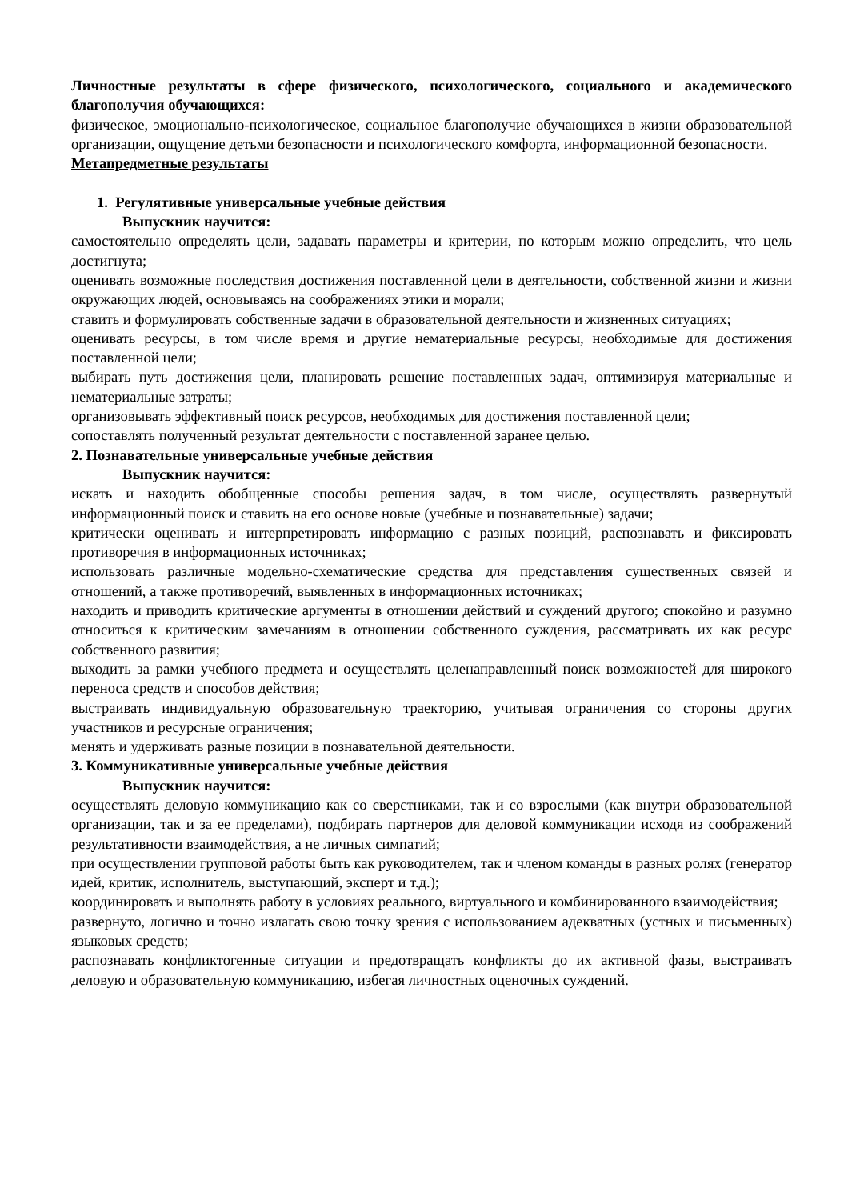Личностные результаты в сфере физического, психологического, социального и академического благополучия обучающихся:
физическое, эмоционально-психологическое, социальное благополучие обучающихся в жизни образовательной организации, ощущение детьми безопасности и психологического комфорта, информационной безопасности.
Метапредметные результаты
1. Регулятивные универсальные учебные действия
Выпускник научится:
самостоятельно определять цели, задавать параметры и критерии, по которым можно определить, что цель достигнута;
оценивать возможные последствия достижения поставленной цели в деятельности, собственной жизни и жизни окружающих людей, основываясь на соображениях этики и морали;
ставить и формулировать собственные задачи в образовательной деятельности и жизненных ситуациях;
оценивать ресурсы, в том числе время и другие нематериальные ресурсы, необходимые для достижения поставленной цели;
выбирать путь достижения цели, планировать решение поставленных задач, оптимизируя материальные и нематериальные затраты;
организовывать эффективный поиск ресурсов, необходимых для достижения поставленной цели;
сопоставлять полученный результат деятельности с поставленной заранее целью.
2. Познавательные универсальные учебные действия
Выпускник научится:
искать и находить обобщенные способы решения задач, в том числе, осуществлять развернутый информационный поиск и ставить на его основе новые (учебные и познавательные) задачи;
критически оценивать и интерпретировать информацию с разных позиций, распознавать и фиксировать противоречия в информационных источниках;
использовать различные модельно-схематические средства для представления существенных связей и отношений, а также противоречий, выявленных в информационных источниках;
находить и приводить критические аргументы в отношении действий и суждений другого; спокойно и разумно относиться к критическим замечаниям в отношении собственного суждения, рассматривать их как ресурс собственного развития;
выходить за рамки учебного предмета и осуществлять целенаправленный поиск возможностей для широкого переноса средств и способов действия;
выстраивать индивидуальную образовательную траекторию, учитывая ограничения со стороны других участников и ресурсные ограничения;
менять и удерживать разные позиции в познавательной деятельности.
3. Коммуникативные универсальные учебные действия
Выпускник научится:
осуществлять деловую коммуникацию как со сверстниками, так и со взрослыми (как внутри образовательной организации, так и за ее пределами), подбирать партнеров для деловой коммуникации исходя из соображений результативности взаимодействия, а не личных симпатий;
при осуществлении групповой работы быть как руководителем, так и членом команды в разных ролях (генератор идей, критик, исполнитель, выступающий, эксперт и т.д.);
координировать и выполнять работу в условиях реального, виртуального и комбинированного взаимодействия;
развернуто, логично и точно излагать свою точку зрения с использованием адекватных (устных и письменных) языковых средств;
распознавать конфликтогенные ситуации и предотвращать конфликты до их активной фазы, выстраивать деловую и образовательную коммуникацию, избегая личностных оценочных суждений.